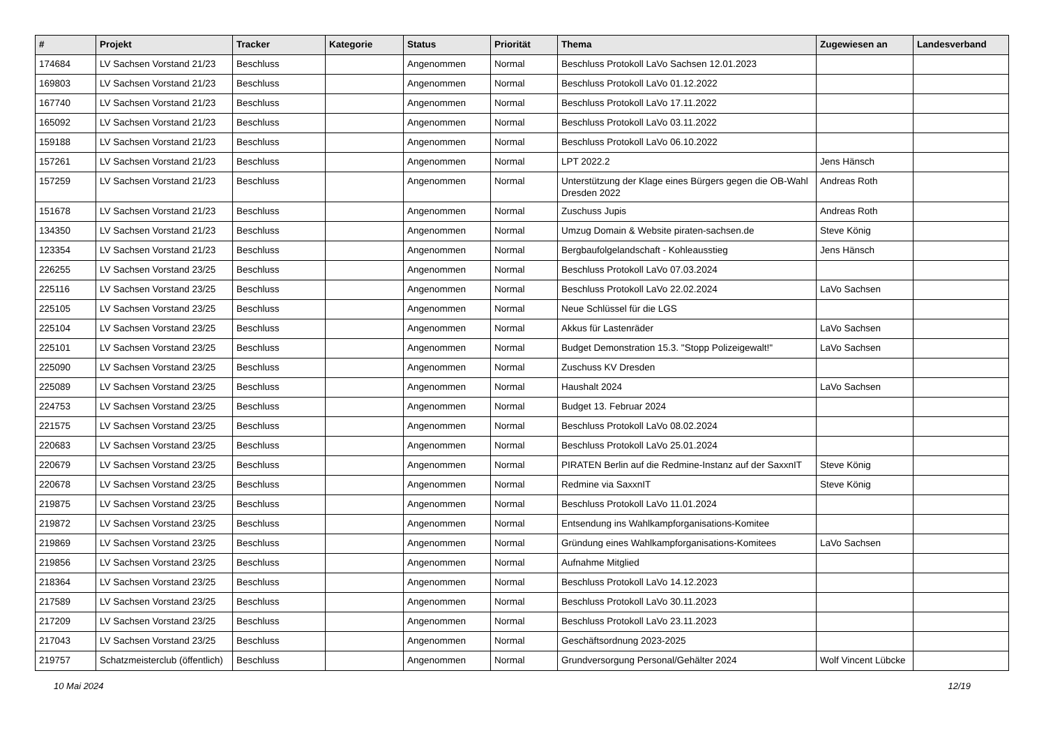| # | Projekt | Tracker | Kategorie | Status | Priorität | Thema | Zugewiesen an | Landesverband |
| --- | --- | --- | --- | --- | --- | --- | --- | --- |
| 174684 | LV Sachsen Vorstand 21/23 | Beschluss | | Angenommen | Normal | Beschluss Protokoll LaVo Sachsen 12.01.2023 | | |
| 169803 | LV Sachsen Vorstand 21/23 | Beschluss | | Angenommen | Normal | Beschluss Protokoll LaVo 01.12.2022 | | |
| 167740 | LV Sachsen Vorstand 21/23 | Beschluss | | Angenommen | Normal | Beschluss Protokoll LaVo 17.11.2022 | | |
| 165092 | LV Sachsen Vorstand 21/23 | Beschluss | | Angenommen | Normal | Beschluss Protokoll LaVo 03.11.2022 | | |
| 159188 | LV Sachsen Vorstand 21/23 | Beschluss | | Angenommen | Normal | Beschluss Protokoll LaVo 06.10.2022 | | |
| 157261 | LV Sachsen Vorstand 21/23 | Beschluss | | Angenommen | Normal | LPT 2022.2 | Jens Hänsch | |
| 157259 | LV Sachsen Vorstand 21/23 | Beschluss | | Angenommen | Normal | Unterstützung der Klage eines Bürgers gegen die OB-Wahl Dresden 2022 | Andreas Roth | |
| 151678 | LV Sachsen Vorstand 21/23 | Beschluss | | Angenommen | Normal | Zuschuss Jupis | Andreas Roth | |
| 134350 | LV Sachsen Vorstand 21/23 | Beschluss | | Angenommen | Normal | Umzug Domain & Website piraten-sachsen.de | Steve König | |
| 123354 | LV Sachsen Vorstand 21/23 | Beschluss | | Angenommen | Normal | Bergbaufolgelandschaft - Kohleausstieg | Jens Hänsch | |
| 226255 | LV Sachsen Vorstand 23/25 | Beschluss | | Angenommen | Normal | Beschluss Protokoll LaVo 07.03.2024 | | |
| 225116 | LV Sachsen Vorstand 23/25 | Beschluss | | Angenommen | Normal | Beschluss Protokoll LaVo 22.02.2024 | LaVo Sachsen | |
| 225105 | LV Sachsen Vorstand 23/25 | Beschluss | | Angenommen | Normal | Neue Schlüssel für die LGS | | |
| 225104 | LV Sachsen Vorstand 23/25 | Beschluss | | Angenommen | Normal | Akkus für Lastenräder | LaVo Sachsen | |
| 225101 | LV Sachsen Vorstand 23/25 | Beschluss | | Angenommen | Normal | Budget Demonstration 15.3. "Stopp Polizeigewalt!" | LaVo Sachsen | |
| 225090 | LV Sachsen Vorstand 23/25 | Beschluss | | Angenommen | Normal | Zuschuss KV Dresden | | |
| 225089 | LV Sachsen Vorstand 23/25 | Beschluss | | Angenommen | Normal | Haushalt 2024 | LaVo Sachsen | |
| 224753 | LV Sachsen Vorstand 23/25 | Beschluss | | Angenommen | Normal | Budget 13. Februar 2024 | | |
| 221575 | LV Sachsen Vorstand 23/25 | Beschluss | | Angenommen | Normal | Beschluss Protokoll LaVo 08.02.2024 | | |
| 220683 | LV Sachsen Vorstand 23/25 | Beschluss | | Angenommen | Normal | Beschluss Protokoll LaVo 25.01.2024 | | |
| 220679 | LV Sachsen Vorstand 23/25 | Beschluss | | Angenommen | Normal | PIRATEN Berlin auf die Redmine-Instanz auf der SaxxnIT | Steve König | |
| 220678 | LV Sachsen Vorstand 23/25 | Beschluss | | Angenommen | Normal | Redmine via SaxxnIT | Steve König | |
| 219875 | LV Sachsen Vorstand 23/25 | Beschluss | | Angenommen | Normal | Beschluss Protokoll LaVo 11.01.2024 | | |
| 219872 | LV Sachsen Vorstand 23/25 | Beschluss | | Angenommen | Normal | Entsendung ins Wahlkampforganisations-Komitee | | |
| 219869 | LV Sachsen Vorstand 23/25 | Beschluss | | Angenommen | Normal | Gründung eines Wahlkampforganisations-Komitees | LaVo Sachsen | |
| 219856 | LV Sachsen Vorstand 23/25 | Beschluss | | Angenommen | Normal | Aufnahme Mitglied | | |
| 218364 | LV Sachsen Vorstand 23/25 | Beschluss | | Angenommen | Normal | Beschluss Protokoll LaVo 14.12.2023 | | |
| 217589 | LV Sachsen Vorstand 23/25 | Beschluss | | Angenommen | Normal | Beschluss Protokoll LaVo 30.11.2023 | | |
| 217209 | LV Sachsen Vorstand 23/25 | Beschluss | | Angenommen | Normal | Beschluss Protokoll LaVo 23.11.2023 | | |
| 217043 | LV Sachsen Vorstand 23/25 | Beschluss | | Angenommen | Normal | Geschäftsordnung 2023-2025 | | |
| 219757 | Schatzmeisterclub (öffentlich) | Beschluss | | Angenommen | Normal | Grundversorgung Personal/Gehälter 2024 | Wolf Vincent Lübcke | |
10 Mai 2024 12/19